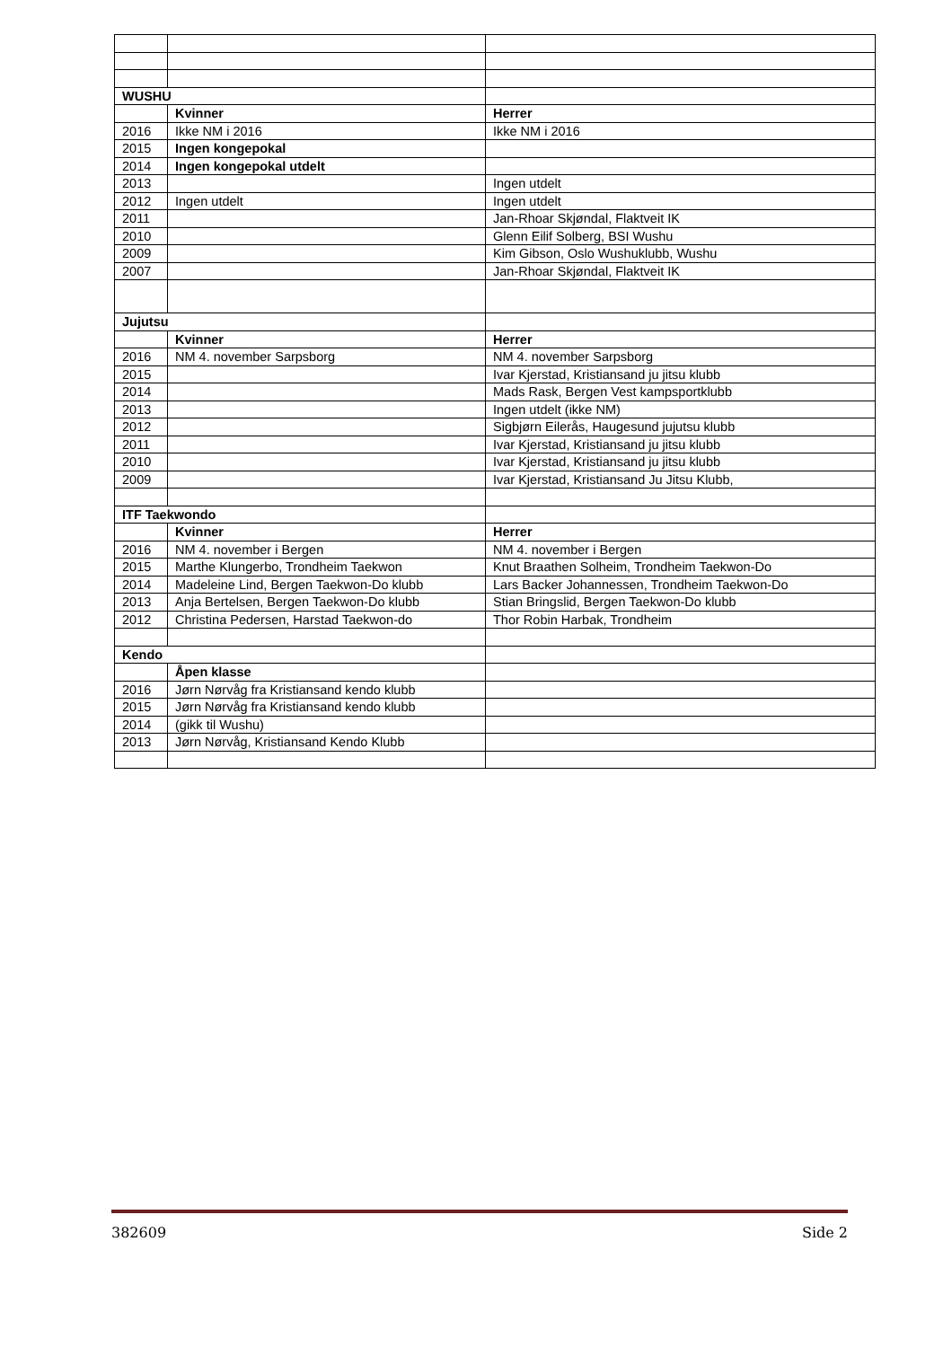| WUSHU | | |
| | Kvinner | Herrer |
| 2016 | Ikke NM i 2016 | Ikke NM i 2016 |
| 2015 | Ingen kongepokal | |
| 2014 | Ingen kongepokal utdelt | |
| 2013 | | Ingen utdelt |
| 2012 | Ingen utdelt | Ingen utdelt |
| 2011 | | Jan-Rhoar Skjøndal, Flaktveit IK |
| 2010 | | Glenn Eilif Solberg, BSI Wushu |
| 2009 | | Kim Gibson, Oslo Wushuklubb, Wushu |
| 2007 | | Jan-Rhoar Skjøndal, Flaktveit IK |
| Jujutsu | | |
| | Kvinner | Herrer |
| 2016 | NM 4. november Sarpsborg | NM 4. november Sarpsborg |
| 2015 | | Ivar Kjerstad, Kristiansand ju jitsu klubb |
| 2014 | | Mads Rask, Bergen Vest kampsportklubb |
| 2013 | | Ingen utdelt (ikke NM) |
| 2012 | | Sigbjørn Eilerås, Haugesund jujutsu klubb |
| 2011 | | Ivar Kjerstad, Kristiansand ju jitsu klubb |
| 2010 | | Ivar Kjerstad, Kristiansand ju jitsu klubb |
| 2009 | | Ivar Kjerstad, Kristiansand Ju Jitsu Klubb, |
| ITF Taekwondo | | |
| | Kvinner | Herrer |
| 2016 | NM 4. november i Bergen | NM 4. november i Bergen |
| 2015 | Marthe Klungerbo, Trondheim Taekwon | Knut Braathen Solheim, Trondheim Taekwon-Do |
| 2014 | Madeleine Lind, Bergen Taekwon-Do klubb | Lars Backer Johannessen, Trondheim Taekwon-Do |
| 2013 | Anja Bertelsen, Bergen Taekwon-Do klubb | Stian Bringslid, Bergen Taekwon-Do klubb |
| 2012 | Christina Pedersen, Harstad Taekwon-do | Thor Robin Harbak, Trondheim |
| Kendo | | |
| | Åpen klasse | |
| 2016 | Jørn Nørvåg fra Kristiansand kendo klubb | |
| 2015 | Jørn Nørvåg fra Kristiansand kendo klubb | |
| 2014 | (gikk til Wushu) | |
| 2013 | Jørn Nørvåg, Kristiansand Kendo Klubb | |
382609 Side 2